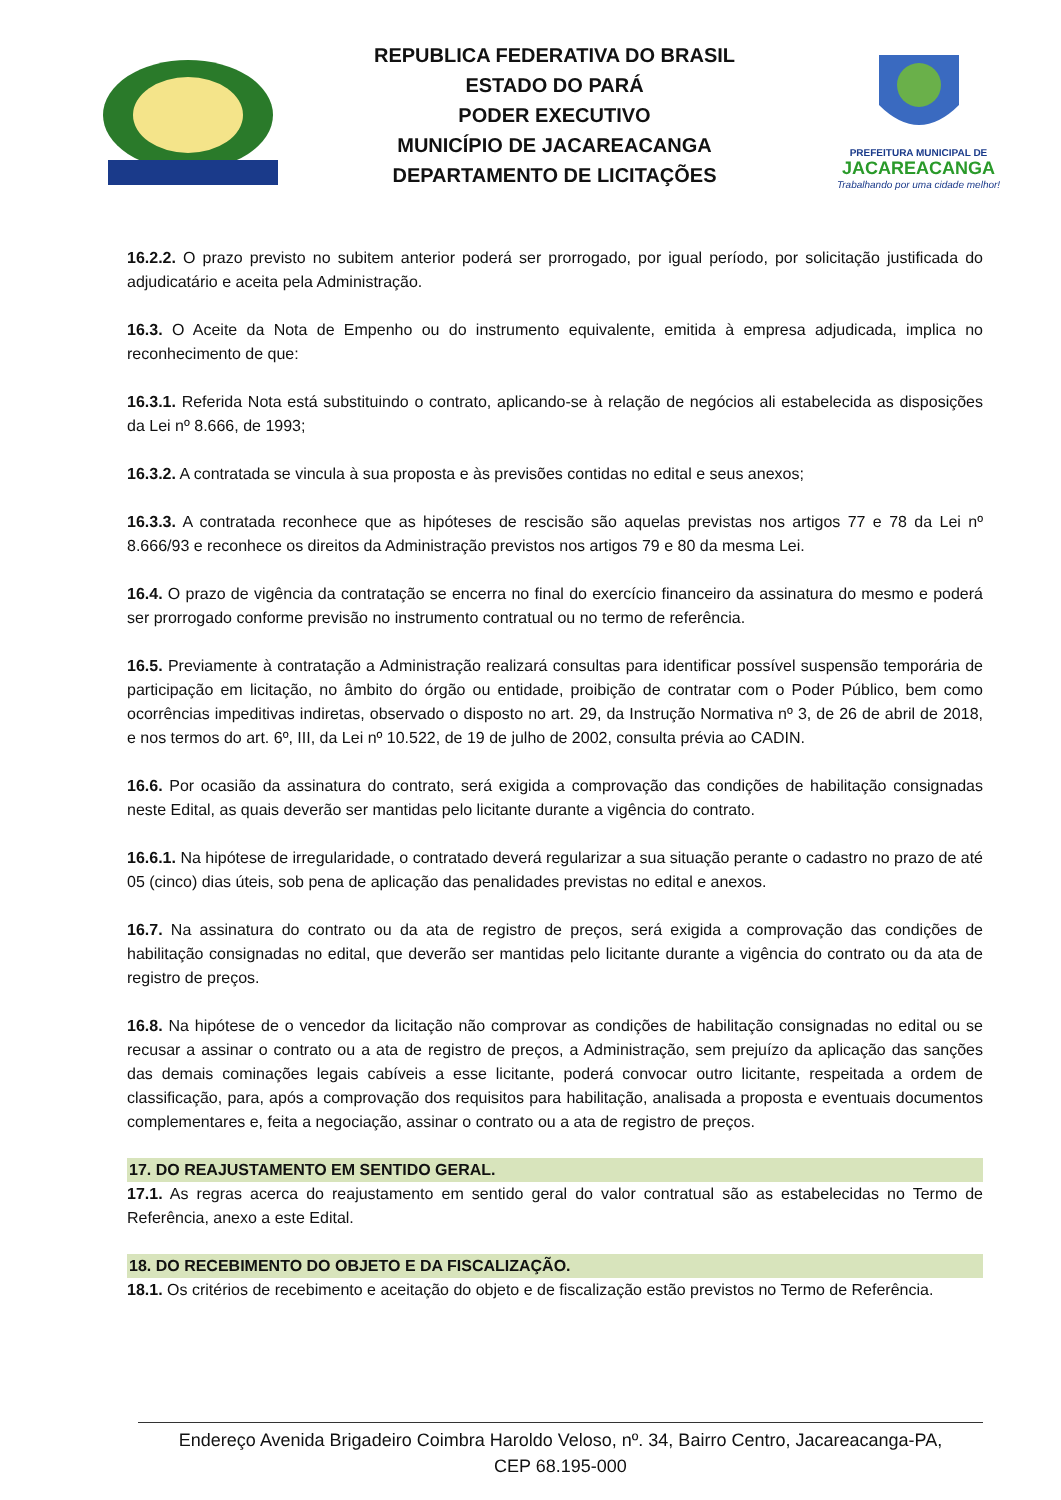REPUBLICA FEDERATIVA DO BRASIL
ESTADO DO PARÁ
PODER EXECUTIVO
MUNICÍPIO DE JACAREACANGA
DEPARTAMENTO DE LICITAÇÕES
PREFEITURA MUNICIPAL DE
JACAREACANGA
Trabalhando por uma cidade melhor!
16.2.2. O prazo previsto no subitem anterior poderá ser prorrogado, por igual período, por solicitação justificada do adjudicatário e aceita pela Administração.
16.3. O Aceite da Nota de Empenho ou do instrumento equivalente, emitida à empresa adjudicada, implica no reconhecimento de que:
16.3.1. Referida Nota está substituindo o contrato, aplicando-se à relação de negócios ali estabelecida as disposições da Lei nº 8.666, de 1993;
16.3.2. A contratada se vincula à sua proposta e às previsões contidas no edital e seus anexos;
16.3.3. A contratada reconhece que as hipóteses de rescisão são aquelas previstas nos artigos 77 e 78 da Lei nº 8.666/93 e reconhece os direitos da Administração previstos nos artigos 79 e 80 da mesma Lei.
16.4. O prazo de vigência da contratação se encerra no final do exercício financeiro da assinatura do mesmo e poderá ser prorrogado conforme previsão no instrumento contratual ou no termo de referência.
16.5. Previamente à contratação a Administração realizará consultas para identificar possível suspensão temporária de participação em licitação, no âmbito do órgão ou entidade, proibição de contratar com o Poder Público, bem como ocorrências impeditivas indiretas, observado o disposto no art. 29, da Instrução Normativa nº 3, de 26 de abril de 2018, e nos termos do art. 6º, III, da Lei nº 10.522, de 19 de julho de 2002, consulta prévia ao CADIN.
16.6. Por ocasião da assinatura do contrato, será exigida a comprovação das condições de habilitação consignadas neste Edital, as quais deverão ser mantidas pelo licitante durante a vigência do contrato.
16.6.1. Na hipótese de irregularidade, o contratado deverá regularizar a sua situação perante o cadastro no prazo de até 05 (cinco) dias úteis, sob pena de aplicação das penalidades previstas no edital e anexos.
16.7. Na assinatura do contrato ou da ata de registro de preços, será exigida a comprovação das condições de habilitação consignadas no edital, que deverão ser mantidas pelo licitante durante a vigência do contrato ou da ata de registro de preços.
16.8. Na hipótese de o vencedor da licitação não comprovar as condições de habilitação consignadas no edital ou se recusar a assinar o contrato ou a ata de registro de preços, a Administração, sem prejuízo da aplicação das sanções das demais cominações legais cabíveis a esse licitante, poderá convocar outro licitante, respeitada a ordem de classificação, para, após a comprovação dos requisitos para habilitação, analisada a proposta e eventuais documentos complementares e, feita a negociação, assinar o contrato ou a ata de registro de preços.
17. DO REAJUSTAMENTO EM SENTIDO GERAL.
17.1. As regras acerca do reajustamento em sentido geral do valor contratual são as estabelecidas no Termo de Referência, anexo a este Edital.
18. DO RECEBIMENTO DO OBJETO E DA FISCALIZAÇÃO.
18.1. Os critérios de recebimento e aceitação do objeto e de fiscalização estão previstos no Termo de Referência.
Endereço Avenida Brigadeiro Coimbra Haroldo Veloso, nº. 34, Bairro Centro, Jacareacanga-PA,
CEP 68.195-000